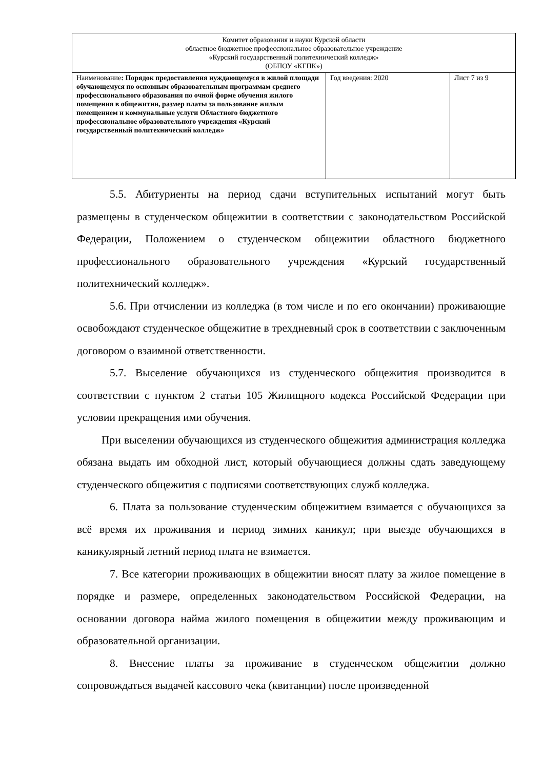| Комитет образования и науки Курской области областное бюджетное профессиональное образовательное учреждение «Курский государственный политехнический колледж» (ОБПОУ «КГПК») | | |
| Наименование : Порядок предоставления нуждающемуся в жилой площади обучающемуся по основным образовательным программам среднего профессионального образования по очной форме обучения жилого помещения в общежитии, размер платы за пользование жилым помещением и коммунальные услуги Областного бюджетного профессиональное образовательного учреждения «Курский государственный политехнический колледж» | Год введения: 2020 | Лист 7 из 9 |
5.5. Абитуриенты на период сдачи вступительных испытаний могут быть размещены в студенческом общежитии в соответствии с законодательством Российской Федерации, Положением о студенческом общежитии областного бюджетного профессионального образовательного учреждения «Курский государственный политехнический колледж».
5.6. При отчислении из колледжа (в том числе и по его окончании) проживающие освобождают студенческое общежитие в трехдневный срок в соответствии с заключенным договором о взаимной ответственности.
5.7. Выселение обучающихся из студенческого общежития производится в соответствии с пунктом 2 статьи 105 Жилищного кодекса Российской Федерации при условии прекращения ими обучения.
При выселении обучающихся из студенческого общежития администрация колледжа обязана выдать им обходной лист, который обучающиеся должны сдать заведующему студенческого общежития с подписями соответствующих служб колледжа.
6. Плата за пользование студенческим общежитием взимается с обучающихся за всё время их проживания и период зимних каникул; при выезде обучающихся в каникулярный летний период плата не взимается.
7. Все категории проживающих в общежитии вносят плату за жилое помещение в порядке и размере, определенных законодательством Российской Федерации, на основании договора найма жилого помещения в общежитии между проживающим и образовательной организации.
8. Внесение платы за проживание в студенческом общежитии должно сопровождаться выдачей кассового чека (квитанции) после произведенной